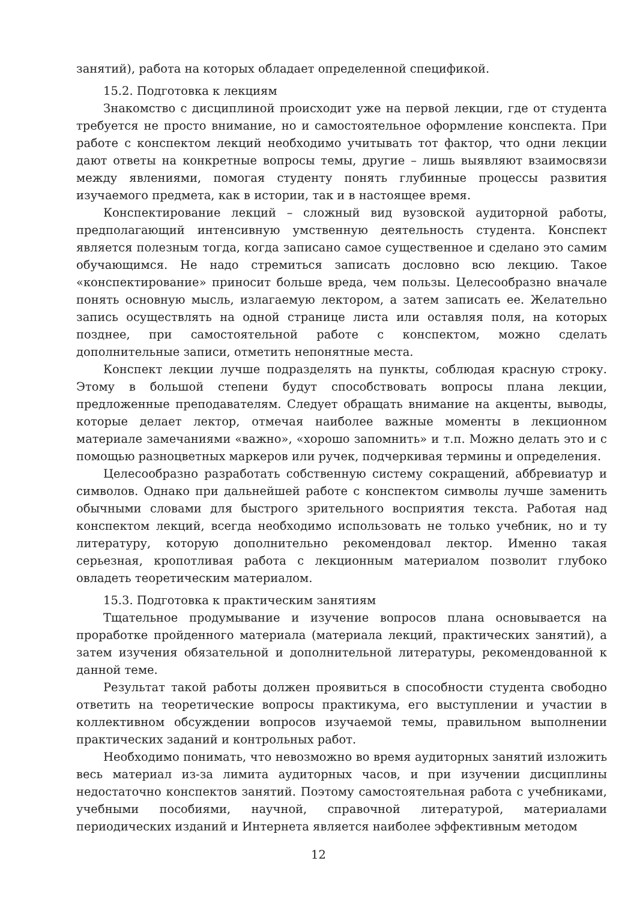занятий), работа на которых обладает определенной спецификой.
15.2. Подготовка к лекциям
Знакомство с дисциплиной происходит уже на первой лекции, где от студента требуется не просто внимание, но и самостоятельное оформление конспекта. При работе с конспектом лекций необходимо учитывать тот фактор, что одни лекции дают ответы на конкретные вопросы темы, другие – лишь выявляют взаимосвязи между явлениями, помогая студенту понять глубинные процессы развития изучаемого предмета, как в истории, так и в настоящее время.
Конспектирование лекций – сложный вид вузовской аудиторной работы, предполагающий интенсивную умственную деятельность студента. Конспект является полезным тогда, когда записано самое существенное и сделано это самим обучающимся. Не надо стремиться записать дословно всю лекцию. Такое «конспектирование» приносит больше вреда, чем пользы. Целесообразно вначале понять основную мысль, излагаемую лектором, а затем записать ее. Желательно запись осуществлять на одной странице листа или оставляя поля, на которых позднее, при самостоятельной работе с конспектом, можно сделать дополнительные записи, отметить непонятные места.
Конспект лекции лучше подразделять на пункты, соблюдая красную строку. Этому в большой степени будут способствовать вопросы плана лекции, предложенные преподавателям. Следует обращать внимание на акценты, выводы, которые делает лектор, отмечая наиболее важные моменты в лекционном материале замечаниями «важно», «хорошо запомнить» и т.п. Можно делать это и с помощью разноцветных маркеров или ручек, подчеркивая термины и определения.
Целесообразно разработать собственную систему сокращений, аббревиатур и символов. Однако при дальнейшей работе с конспектом символы лучше заменить обычными словами для быстрого зрительного восприятия текста. Работая над конспектом лекций, всегда необходимо использовать не только учебник, но и ту литературу, которую дополнительно рекомендовал лектор. Именно такая серьезная, кропотливая работа с лекционным материалом позволит глубоко овладеть теоретическим материалом.
15.3. Подготовка к практическим занятиям
Тщательное продумывание и изучение вопросов плана основывается на проработке пройденного материала (материала лекций, практических занятий), а затем изучения обязательной и дополнительной литературы, рекомендованной к данной теме.
Результат такой работы должен проявиться в способности студента свободно ответить на теоретические вопросы практикума, его выступлении и участии в коллективном обсуждении вопросов изучаемой темы, правильном выполнении практических заданий и контрольных работ.
Необходимо понимать, что невозможно во время аудиторных занятий изложить весь материал из-за лимита аудиторных часов, и при изучении дисциплины недостаточно конспектов занятий. Поэтому самостоятельная работа с учебниками, учебными пособиями, научной, справочной литературой, материалами периодических изданий и Интернета является наиболее эффективным методом
12